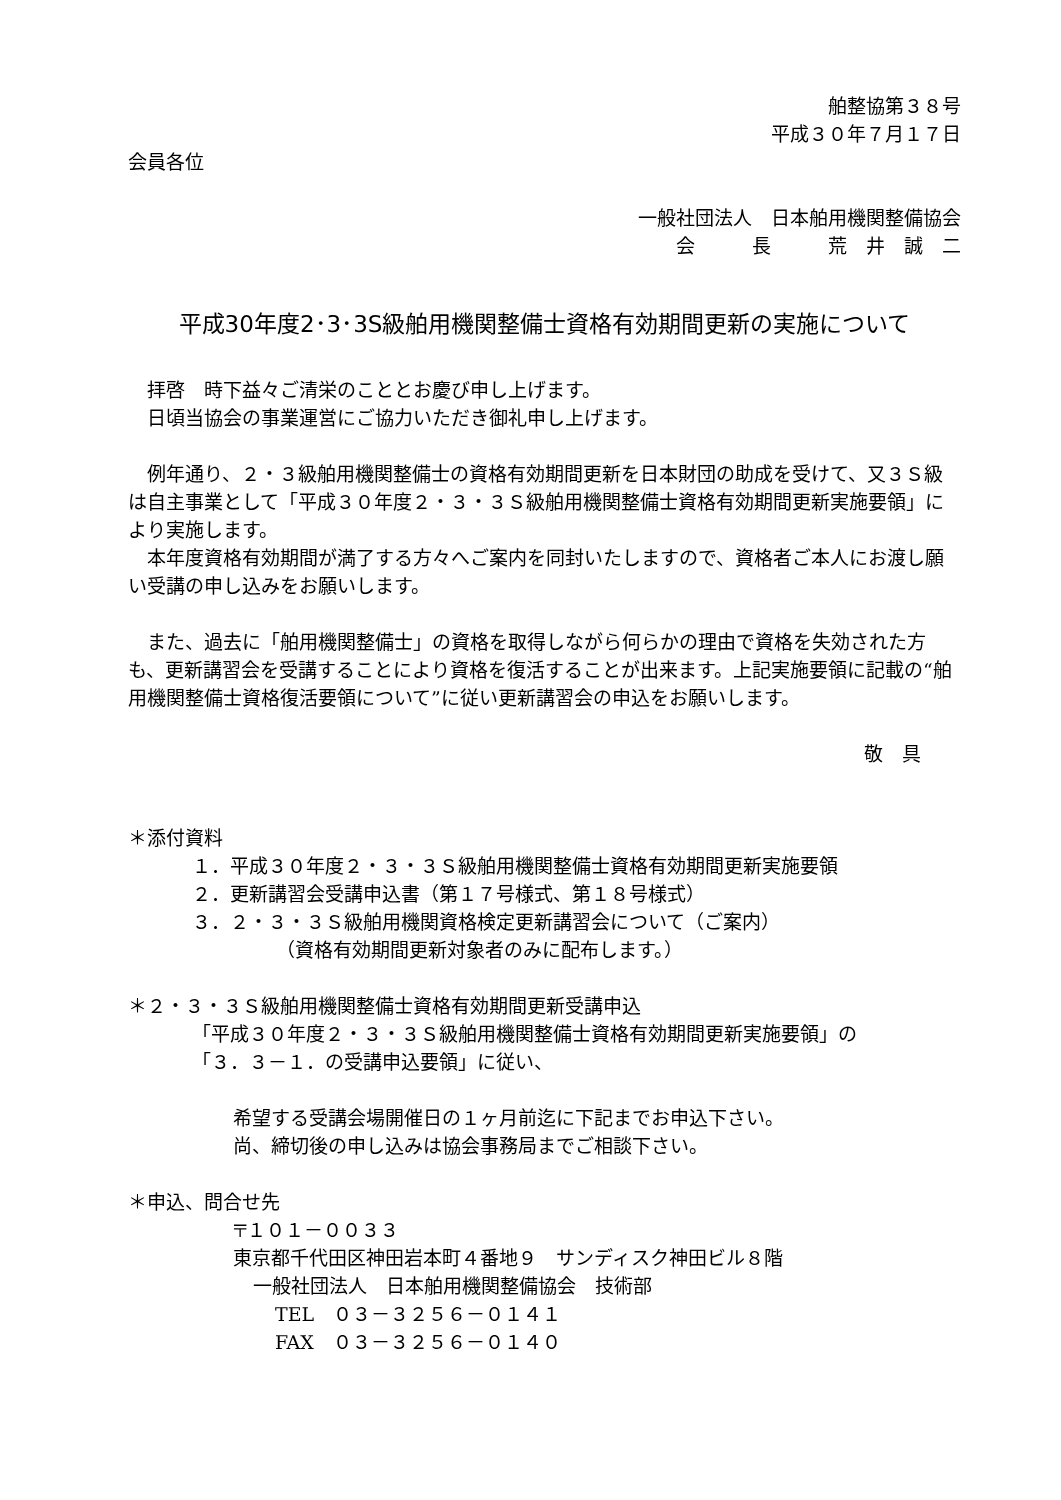舶整協第３８号
平成３０年７月１７日
会員各位
一般社団法人　日本舶用機関整備協会
会　　　長　　　荒　井　誠　二
平成30年度2･3･3S級舶用機関整備士資格有効期間更新の実施について
　拝啓　時下益々ご清栄のこととお慶び申し上げます。
　日頃当協会の事業運営にご協力いただき御礼申し上げます。
　例年通り、２・３級舶用機関整備士の資格有効期間更新を日本財団の助成を受けて、又３Ｓ級は自主事業として「平成３０年度２・３・３Ｓ級舶用機関整備士資格有効期間更新実施要領」により実施します。
　本年度資格有効期間が満了する方々へご案内を同封いたしますので、資格者ご本人にお渡し願い受講の申し込みをお願いします。
　また、過去に「舶用機関整備士」の資格を取得しながら何らかの理由で資格を失効された方も、更新講習会を受講することにより資格を復活することが出来ます。上記実施要領に記載の“舶用機関整備士資格復活要領について”に従い更新講習会の申込をお願いします。
敬　具
＊添付資料
１．平成３０年度２・３・３Ｓ級舶用機関整備士資格有効期間更新実施要領
２．更新講習会受講申込書（第１７号様式、第１８号様式）
３．２・３・３Ｓ級舶用機関資格検定更新講習会について（ご案内）
（資格有効期間更新対象者のみに配布します。）
＊２・３・３Ｓ級舶用機関整備士資格有効期間更新受講申込
「平成３０年度２・３・３Ｓ級舶用機関整備士資格有効期間更新実施要領」の
「３．３－１．の受講申込要領」に従い、
希望する受講会場開催日の１ヶ月前迄に下記までお申込下さい。
尚、締切後の申し込みは協会事務局までご相談下さい。
＊申込、問合せ先
〒１０１－００３３
東京都千代田区神田岩本町４番地９　サンディスク神田ビル８階
一般社団法人　日本舶用機関整備協会　技術部
TEL　０３－３２５６－０１４１
FAX　０３－３２５６－０１４０